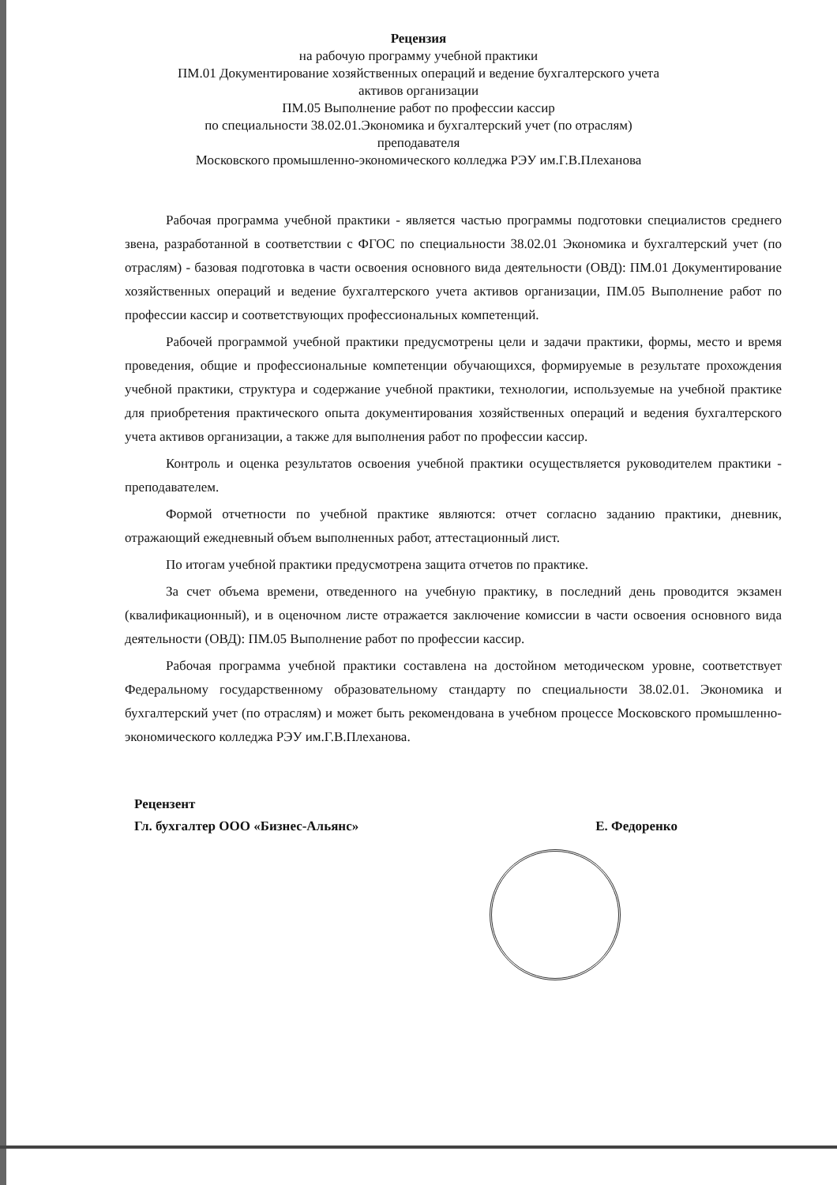Рецензия
на рабочую программу учебной практики
ПМ.01 Документирование хозяйственных операций и ведение бухгалтерского учета
активов организации
ПМ.05 Выполнение работ по профессии кассир
по специальности 38.02.01.Экономика и бухгалтерский учет (по отраслям)
преподавателя
Московского промышленно-экономического колледжа РЭУ им.Г.В.Плеханова
Рабочая программа учебной практики - является частью программы подготовки специалистов среднего звена, разработанной в соответствии с ФГОС по специальности 38.02.01 Экономика и бухгалтерский учет (по отраслям) - базовая подготовка в части освоения основного вида деятельности (ОВД): ПМ.01 Документирование хозяйственных операций и ведение бухгалтерского учета активов организации, ПМ.05 Выполнение работ по профессии кассир и соответствующих профессиональных компетенций.
Рабочей программой учебной практики предусмотрены цели и задачи практики, формы, место и время проведения, общие и профессиональные компетенции обучающихся, формируемые в результате прохождения учебной практики, структура и содержание учебной практики, технологии, используемые на учебной практике для приобретения практического опыта документирования хозяйственных операций и ведения бухгалтерского учета активов организации, а также для выполнения работ по профессии кассир.
Контроль и оценка результатов освоения учебной практики осуществляется руководителем практики - преподавателем.
Формой отчетности по учебной практике являются: отчет согласно заданию практики, дневник, отражающий ежедневный объем выполненных работ, аттестационный лист.
По итогам учебной практики предусмотрена защита отчетов по практике.
За счет объема времени, отведенного на учебную практику, в последний день проводится экзамен (квалификационный), и в оценочном листе отражается заключение комиссии в части освоения основного вида деятельности (ОВД): ПМ.05 Выполнение работ по профессии кассир.
Рабочая программа учебной практики составлена на достойном методическом уровне, соответствует Федеральному государственному образовательному стандарту по специальности 38.02.01. Экономика и бухгалтерский учет (по отраслям) и может быть рекомендована в учебном процессе Московского промышленно-экономического колледжа РЭУ им.Г.В.Плеханова.
Рецензент
Гл. бухгалтер ООО «Бизнес-Альянс»
Е. Федоренко